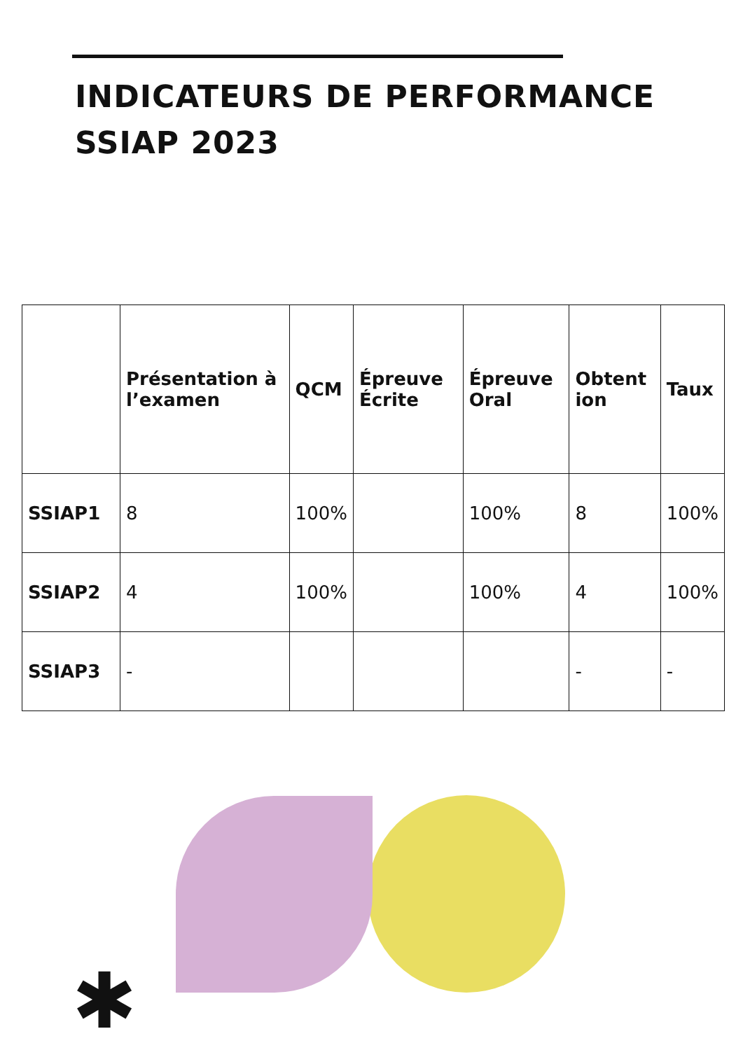INDICATEURS DE PERFORMANCE
SSIAP 2023
| | Présentation à l’examen | QCM | Épreuve Écrite | Épreuve Oral | Obtent ion | Taux |
| --- | --- | --- | --- | --- | --- | --- |
| SSIAP1 | 8 | 100% | | 100% | 8 | 100% |
| SSIAP2 | 4 | 100% | | 100% | 4 | 100% |
| SSIAP3 | - | | | | - | - |
✱